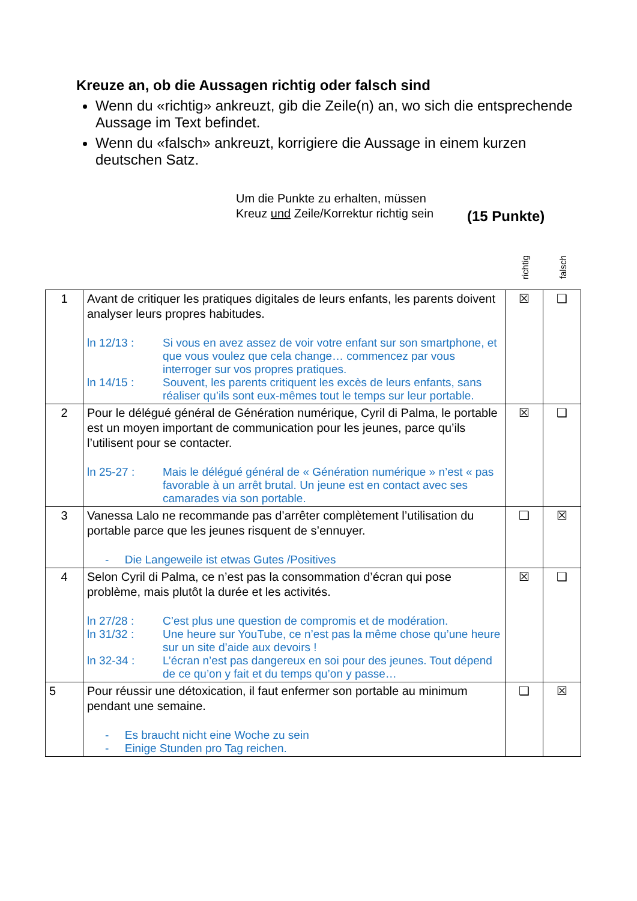Kreuze an, ob die Aussagen richtig oder falsch sind
Wenn du «richtig» ankreuzt, gib die Zeile(n) an, wo sich die entsprechende Aussage im Text befindet.
Wenn du «falsch» ankreuzt, korrigiere die Aussage in einem kurzen deutschen Satz.
Um die Punkte zu erhalten, müssen Kreuz und Zeile/Korrektur richtig sein
(15 Punkte)
richtig
falsch
| 1 | Avant de critiquer les pratiques digitales de leurs enfants, les parents doivent analyser leurs propres habitudes. ln 12/13 : Si vous en avez assez de voir votre enfant sur son smartphone, et que vous voulez que cela change… commencez par vous interroger sur vos propres pratiques. ln 14/15 : Souvent, les parents critiquent les excès de leurs enfants, sans réaliser qu’ils sont eux-mêmes tout le temps sur leur portable. | ☒ | ❑ |
| 2 | Pour le délégué général de Génération numérique, Cyril di Palma, le portable est un moyen important de communication pour les jeunes, parce qu’ils l’utilisent pour se contacter. ln 25-27 : Mais le délégué général de « Génération numérique » n’est « pas favorable à un arrêt brutal. Un jeune est en contact avec ses camarades via son portable. | ☒ | ❑ |
| 3 | Vanessa Lalo ne recommande pas d’arrêter complètement l’utilisation du portable parce que les jeunes risquent de s’ennuyer. - Die Langeweile ist etwas Gutes /Positives | ❑ | ☒ |
| 4 | Selon Cyril di Palma, ce n’est pas la consommation d’écran qui pose problème, mais plutôt la durée et les activités. ln 27/28 : C’est plus une question de compromis et de modération. ln 31/32 : Une heure sur YouTube, ce n’est pas la même chose qu’une heure sur un site d’aide aux devoirs ! ln 32-34 : L’écran n’est pas dangereux en soi pour des jeunes. Tout dépend de ce qu’on y fait et du temps qu’on y passe… | ☒ | ❑ |
| 5 | Pour réussir une détoxication, il faut enfermer son portable au minimum pendant une semaine. - Es braucht nicht eine Woche zu sein - Einige Stunden pro Tag reichen. | ❑ | ☒ |